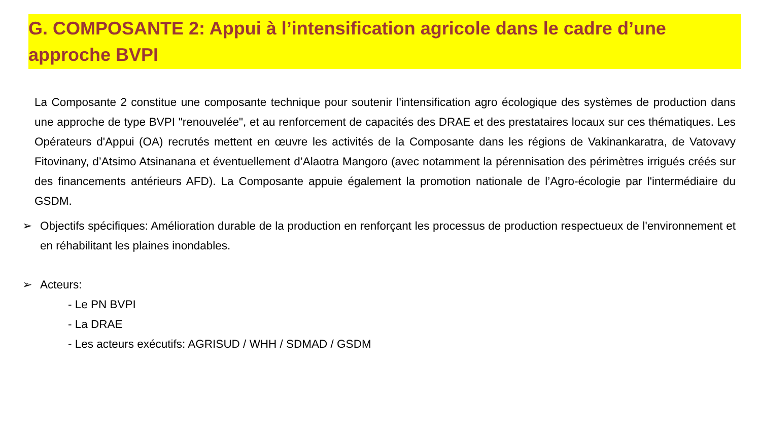G. COMPOSANTE 2: Appui à l’intensification agricole dans le cadre d’une approche BVPI
La Composante 2 constitue une composante technique pour soutenir l'intensification agro écologique des systèmes de production dans une approche de type BVPI "renouvelée", et au renforcement de capacités des DRAE et des prestataires locaux sur ces thématiques. Les Opérateurs d'Appui (OA) recrutés mettent en œuvre les activités de la Composante dans les régions de Vakinankaratra, de Vatovavy Fitovinany, d’Atsimo Atsinanana et éventuellement d’Alaotra Mangoro (avec notamment la pérennisation des périmètres irrigués créés sur des financements antérieurs AFD). La Composante appuie également la promotion nationale de l’Agro-écologie par l'intermédiaire du GSDM.
➢ Objectifs spécifiques: Amélioration durable de la production en renforçant les processus de production respectueux de l'environnement et en réhabilitant les plaines inondables.
➢ Acteurs:
- Le PN BVPI
- La DRAE
- Les acteurs exécutifs: AGRISUD / WHH / SDMAD / GSDM